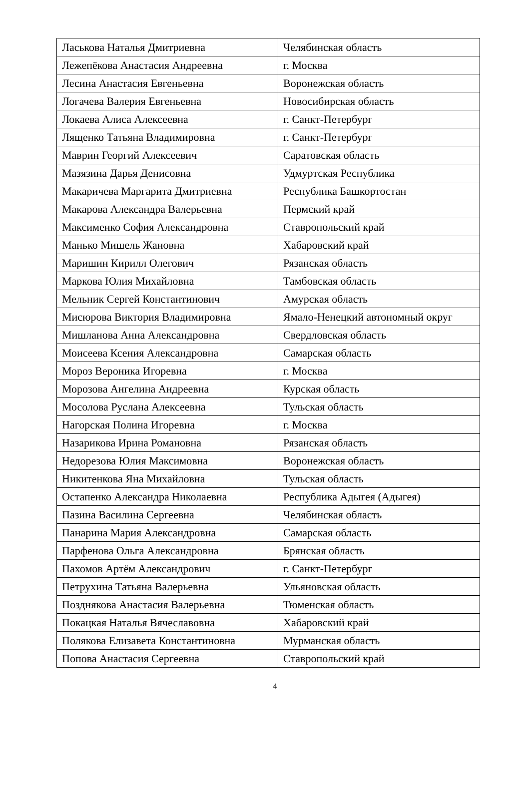| Ласькова Наталья Дмитриевна | Челябинская область |
| Лежепёкова Анастасия Андреевна | г. Москва |
| Лесина Анастасия Евгеньевна | Воронежская область |
| Логачева Валерия Евгеньевна | Новосибирская область |
| Локаева Алиса Алексеевна | г. Санкт-Петербург |
| Лященко Татьяна Владимировна | г. Санкт-Петербург |
| Маврин Георгий Алексеевич | Саратовская область |
| Мазязина Дарья Денисовна | Удмуртская Республика |
| Макаричева Маргарита Дмитриевна | Республика Башкортостан |
| Макарова Александра Валерьевна | Пермский край |
| Максименко София Александровна | Ставропольский край |
| Манько Мишель Жановна | Хабаровский край |
| Маришин Кирилл Олегович | Рязанская область |
| Маркова Юлия Михайловна | Тамбовская область |
| Мельник Сергей Константинович | Амурская область |
| Мисюрова Виктория Владимировна | Ямало-Ненецкий автономный округ |
| Мишланова Анна Александровна | Свердловская область |
| Моисеева Ксения Александровна | Самарская область |
| Мороз Вероника Игоревна | г. Москва |
| Морозова Ангелина Андреевна | Курская область |
| Мосолова Руслана Алексеевна | Тульская область |
| Нагорская Полина Игоревна | г. Москва |
| Назарикова Ирина Романовна | Рязанская область |
| Недорезова Юлия Максимовна | Воронежская область |
| Никитенкова Яна Михайловна | Тульская область |
| Остапенко Александра Николаевна | Республика Адыгея (Адыгея) |
| Пазина Василина Сергеевна | Челябинская область |
| Панарина Мария Александровна | Самарская область |
| Парфенова Ольга Александровна | Брянская область |
| Пахомов Артём Александрович | г. Санкт-Петербург |
| Петрухина Татьяна Валерьевна | Ульяновская область |
| Позднякова Анастасия Валерьевна | Тюменская область |
| Покацкая Наталья Вячеславовна | Хабаровский край |
| Полякова Елизавета Константиновна | Мурманская область |
| Попова Анастасия Сергеевна | Ставропольский край |
4